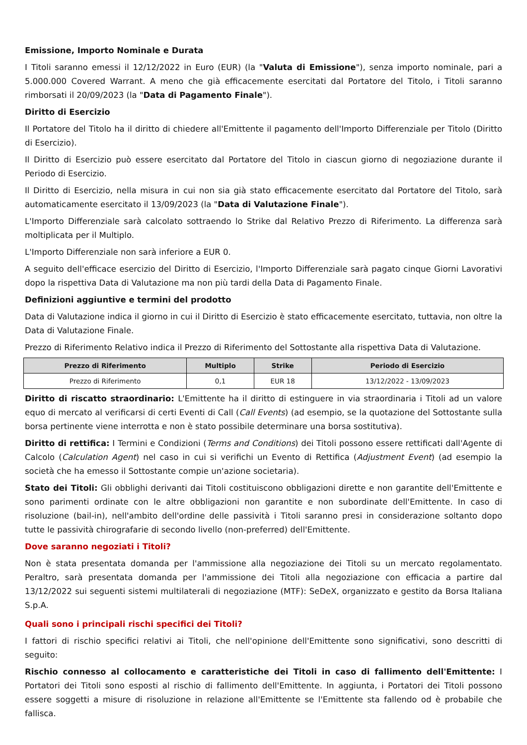Emissione, Importo Nominale e Durata
I Titoli saranno emessi il 12/12/2022 in Euro (EUR) (la "Valuta di Emissione"), senza importo nominale, pari a 5.000.000 Covered Warrant. A meno che già efficacemente esercitati dal Portatore del Titolo, i Titoli saranno rimborsati il 20/09/2023 (la "Data di Pagamento Finale").
Diritto di Esercizio
Il Portatore del Titolo ha il diritto di chiedere all'Emittente il pagamento dell'Importo Differenziale per Titolo (Diritto di Esercizio).
Il Diritto di Esercizio può essere esercitato dal Portatore del Titolo in ciascun giorno di negoziazione durante il Periodo di Esercizio.
Il Diritto di Esercizio, nella misura in cui non sia già stato efficacemente esercitato dal Portatore del Titolo, sarà automaticamente esercitato il 13/09/2023 (la "Data di Valutazione Finale").
L'Importo Differenziale sarà calcolato sottraendo lo Strike dal Relativo Prezzo di Riferimento. La differenza sarà moltiplicata per il Multiplo.
L'Importo Differenziale non sarà inferiore a EUR 0.
A seguito dell'efficace esercizio del Diritto di Esercizio, l'Importo Differenziale sarà pagato cinque Giorni Lavorativi dopo la rispettiva Data di Valutazione ma non più tardi della Data di Pagamento Finale.
Definizioni aggiuntive e termini del prodotto
Data di Valutazione indica il giorno in cui il Diritto di Esercizio è stato efficacemente esercitato, tuttavia, non oltre la Data di Valutazione Finale.
Prezzo di Riferimento Relativo indica il Prezzo di Riferimento del Sottostante alla rispettiva Data di Valutazione.
| Prezzo di Riferimento | Multiplo | Strike | Periodo di Esercizio |
| --- | --- | --- | --- |
| Prezzo di Riferimento | 0,1 | EUR 18 | 13/12/2022 - 13/09/2023 |
Diritto di riscatto straordinario: L'Emittente ha il diritto di estinguere in via straordinaria i Titoli ad un valore equo di mercato al verificarsi di certi Eventi di Call (Call Events) (ad esempio, se la quotazione del Sottostante sulla borsa pertinente viene interrotta e non è stato possibile determinare una borsa sostitutiva).
Diritto di rettifica: I Termini e Condizioni (Terms and Conditions) dei Titoli possono essere rettificati dall'Agente di Calcolo (Calculation Agent) nel caso in cui si verifichi un Evento di Rettifica (Adjustment Event) (ad esempio la società che ha emesso il Sottostante compie un'azione societaria).
Stato dei Titoli: Gli obblighi derivanti dai Titoli costituiscono obbligazioni dirette e non garantite dell'Emittente e sono parimenti ordinate con le altre obbligazioni non garantite e non subordinate dell'Emittente. In caso di risoluzione (bail-in), nell'ambito dell'ordine delle passività i Titoli saranno presi in considerazione soltanto dopo tutte le passività chirografarie di secondo livello (non-preferred) dell'Emittente.
Dove saranno negoziati i Titoli?
Non è stata presentata domanda per l'ammissione alla negoziazione dei Titoli su un mercato regolamentato. Peraltro, sarà presentata domanda per l'ammissione dei Titoli alla negoziazione con efficacia a partire dal 13/12/2022 sui seguenti sistemi multilaterali di negoziazione (MTF): SeDeX, organizzato e gestito da Borsa Italiana S.p.A.
Quali sono i principali rischi specifici dei Titoli?
I fattori di rischio specifici relativi ai Titoli, che nell'opinione dell'Emittente sono significativi, sono descritti di seguito:
Rischio connesso al collocamento e caratteristiche dei Titoli in caso di fallimento dell'Emittente: I Portatori dei Titoli sono esposti al rischio di fallimento dell'Emittente. In aggiunta, i Portatori dei Titoli possono essere soggetti a misure di risoluzione in relazione all'Emittente se l'Emittente sta fallendo od è probabile che fallisca.